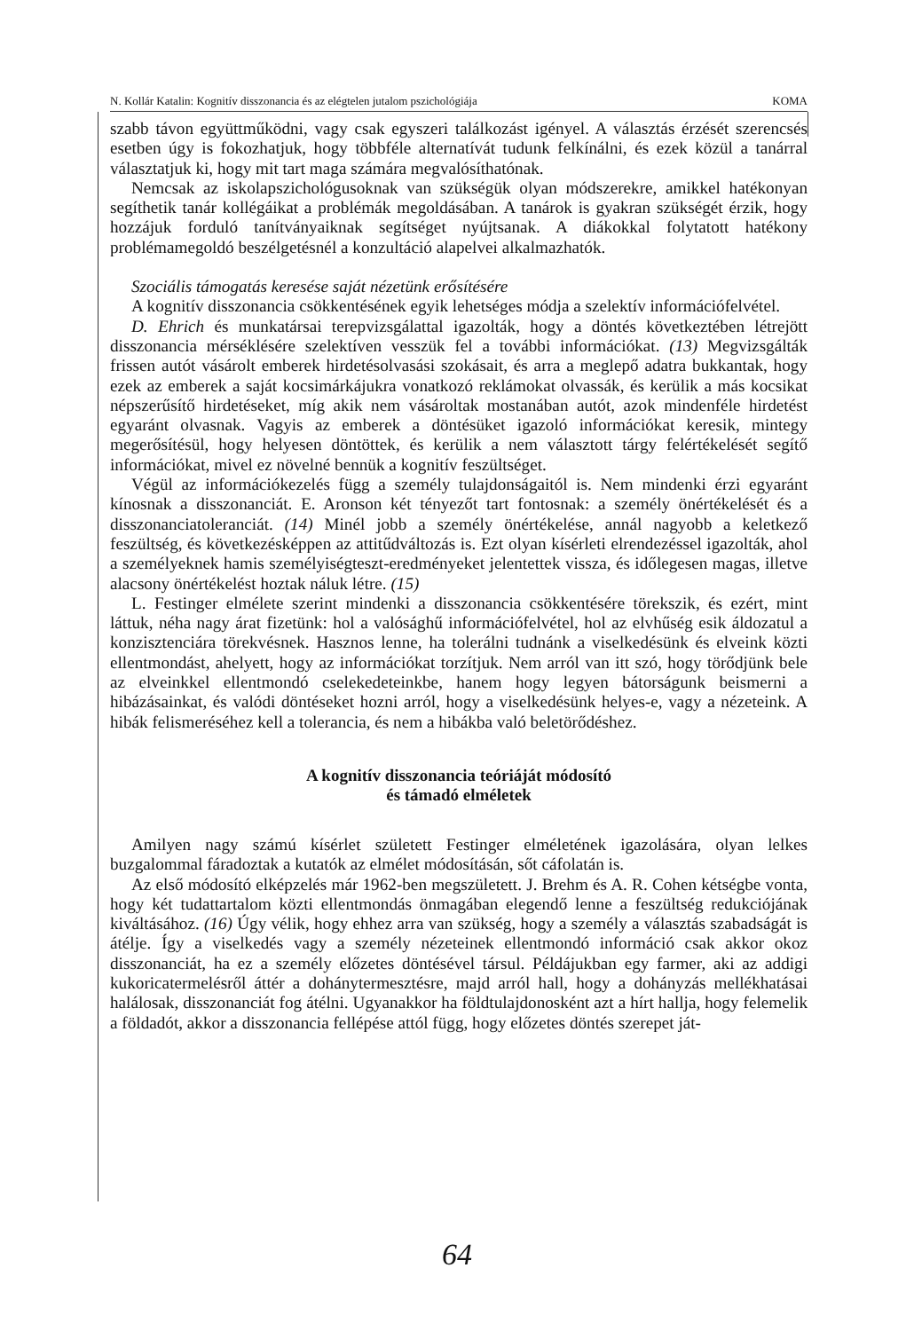N. Kollár Katalin: Kognitív disszonancia és az elégtelen jutalom pszichológiája KOMA
szabb távon együttműködni, vagy csak egyszeri találkozást igényel. A választás érzését szerencsés esetben úgy is fokozhatjuk, hogy többféle alternatívát tudunk felkínálni, és ezek közül a tanárral választatjuk ki, hogy mit tart maga számára megvalósíthatónak.
Nemcsak az iskolapszichológusoknak van szükségük olyan módszerekre, amikkel hatékonyan segíthetik tanár kollégáikat a problémák megoldásában. A tanárok is gyakran szükségét érzik, hogy hozzájuk forduló tanítványaiknak segítséget nyújtsanak. A diákokkal folytatott hatékony problémamegoldó beszélgetésnél a konzultáció alapelvei alkalmazhatók.
Szociális támogatás keresése saját nézetünk erősítésére
A kognitív disszonancia csökkentésének egyik lehetséges módja a szelektív információfelvétel.
D. Ehrich és munkatársai terepvizsgálattal igazolták, hogy a döntés következtében létrejött disszonancia mérséklésére szelektíven vesszük fel a további információkat. (13) Megvizsgálták frissen autót vásárolt emberek hirdetésolvasási szokásait, és arra a meglepő adatra bukkantak, hogy ezek az emberek a saját kocsimárkájukra vonatkozó reklámokat olvassák, és kerülik a más kocsikat népszerűsítő hirdetéseket, míg akik nem vásároltak mostanában autót, azok mindenféle hirdetést egyaránt olvasnak. Vagyis az emberek a döntésüket igazoló információkat keresik, mintegy megerősítésül, hogy helyesen döntöttek, és kerülik a nem választott tárgy felértékelését segítő információkat, mivel ez növelné bennük a kognitív feszültséget.
Végül az információkezelés függ a személy tulajdonságaitól is. Nem mindenki érzi egyaránt kínosnak a disszonanciát. E. Aronson két tényezőt tart fontosnak: a személy önértékelését és a disszonanciatoleranciát. (14) Minél jobb a személy önértékelése, annál nagyobb a keletkező feszültség, és következésképpen az attitűdváltozás is. Ezt olyan kísérleti elrendezéssel igazolták, ahol a személyeknek hamis személyiségteszt-eredményeket jelentettek vissza, és időlegesen magas, illetve alacsony önértékelést hoztak náluk létre. (15)
L. Festinger elmélete szerint mindenki a disszonancia csökkentésére törekszik, és ezért, mint láttuk, néha nagy árat fizetünk: hol a valósághű információfelvétel, hol az elvhűség esik áldozatul a konzisztenciára törekvésnek. Hasznos lenne, ha tolerálni tudnánk a viselkedésünk és elveink közti ellentmondást, ahelyett, hogy az információkat torzítjuk. Nem arról van itt szó, hogy törődjünk bele az elveinkkel ellentmondó cselekedeteinkbe, hanem hogy legyen bátorságunk beismerni a hibázásainkat, és valódi döntéseket hozni arról, hogy a viselkedésünk helyes-e, vagy a nézeteink. A hibák felismeréséhez kell a tolerancia, és nem a hibákba való beletörődéshez.
A kognitív disszonancia teóriáját módosító
és támadó elméletek
Amilyen nagy számú kísérlet született Festinger elméletének igazolására, olyan lelkes buzgalommal fáradoztak a kutatók az elmélet módosításán, sőt cáfolatán is.
Az első módosító elképzelés már 1962-ben megszületett. J. Brehm és A. R. Cohen kétségbe vonta, hogy két tudattartalom közti ellentmondás önmagában elegendő lenne a feszültség redukciójának kiváltásához. (16) Úgy vélik, hogy ehhez arra van szükség, hogy a személy a választás szabadságát is átélje. Így a viselkedés vagy a személy nézeteinek ellentmondó információ csak akkor okoz disszonanciát, ha ez a személy előzetes döntésével társul. Példájukban egy farmer, aki az addigi kukoricatermelésről áttér a dohánytermesztésre, majd arról hall, hogy a dohányzás mellékhatásai halálosak, disszonanciát fog átélni. Ugyanakkor ha földtulajdonosként azt a hírt hallja, hogy felemelik a földadót, akkor a disszonancia fellépése attól függ, hogy előzetes döntés szerepet ját-
64